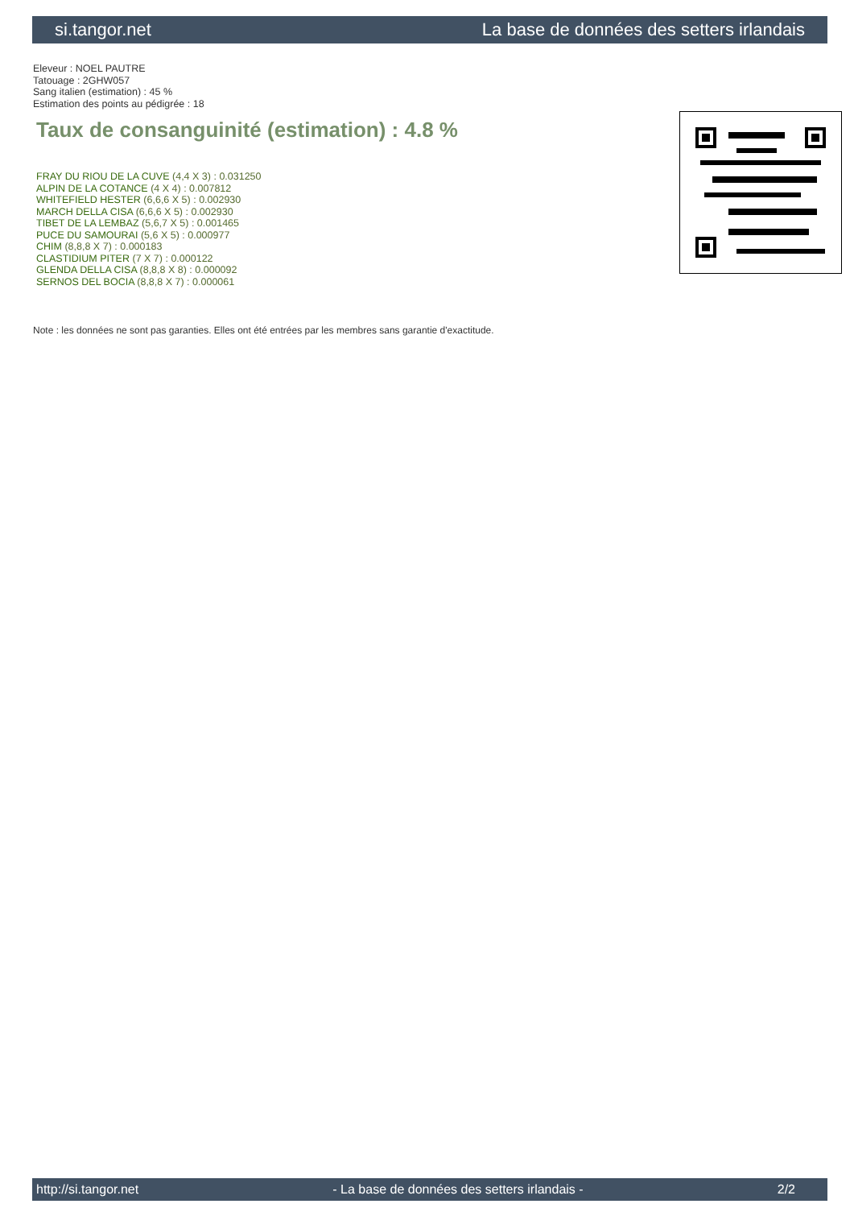si.tangor.net La base de données des setters irlandais
Eleveur : NOEL PAUTRE
Tatouage : 2GHW057
Sang italien (estimation) : 45 %
Estimation des points au pédigrée : 18
Taux de consanguinité (estimation) : 4.8 %
FRAY DU RIOU DE LA CUVE (4,4 X 3) : 0.031250
ALPIN DE LA COTANCE (4 X 4) : 0.007812
WHITEFIELD HESTER (6,6,6 X 5) : 0.002930
MARCH DELLA CISA (6,6,6 X 5) : 0.002930
TIBET DE LA LEMBAZ (5,6,7 X 5) : 0.001465
PUCE DU SAMOURAI (5,6 X 5) : 0.000977
CHIM (8,8,8 X 7) : 0.000183
CLASTIDIUM PITER (7 X 7) : 0.000122
GLENDA DELLA CISA (8,8,8 X 8) : 0.000092
SERNOS DEL BOCIA (8,8,8 X 7) : 0.000061
Note : les données ne sont pas garanties. Elles ont été entrées par les membres sans garantie d'exactitude.
http://si.tangor.net - La base de données des setters irlandais - 2/2